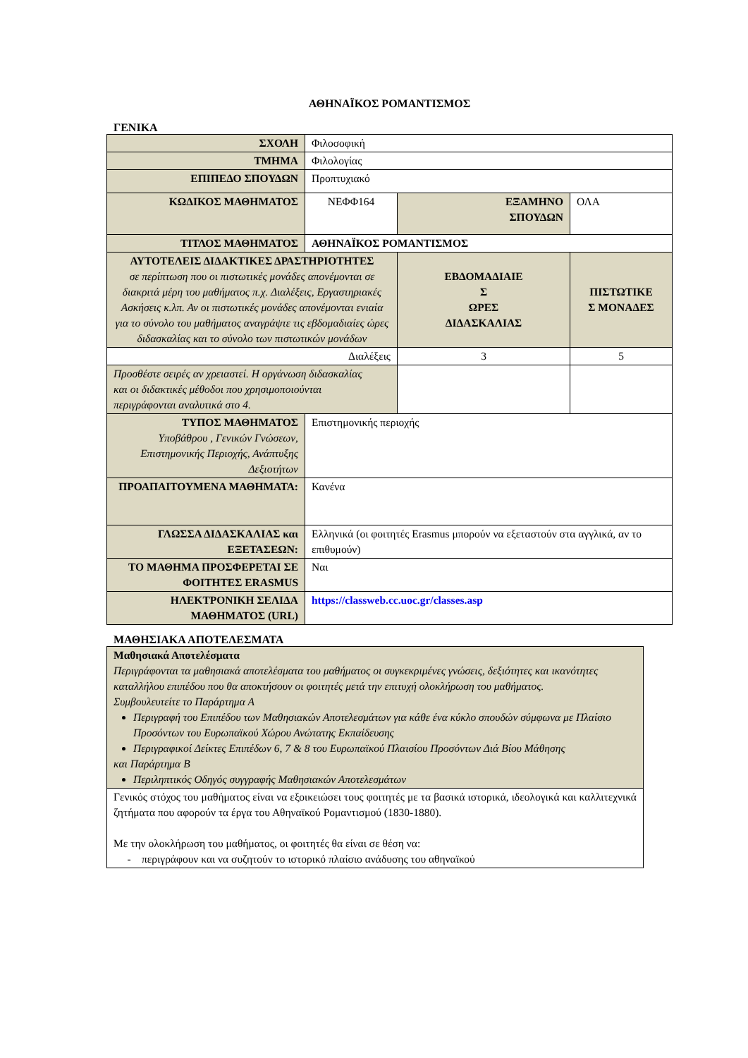ΑΘΗΝΑΪΚΟΣ ΡΟΜΑΝΤΙΣΜΟΣ
ΓΕΝΙΚΑ
| ΣΧΟΛΗ | Φιλοσοφική | | |
| ΤΜΗΜΑ | Φιλολογίας | | |
| ΕΠΙΠΕΔΟ ΣΠΟΥΔΩΝ | Προπτυχιακό | | |
| ΚΩΔΙΚΟΣ ΜΑΘΗΜΑΤΟΣ | ΝΕΦΦ164 | ΕΞΑΜΗΝΟ ΣΠΟΥΔΩΝ | ΟΛΑ |
| ΤΙΤΛΟΣ ΜΑΘΗΜΑΤΟΣ | ΑΘΗΝΑΪΚΟΣ ΡΟΜΑΝΤΙΣΜΟΣ | | |
| ΑΥΤΟΤΕΛΕΙΣ ΔΙΔΑΚΤΙΚΕΣ ΔΡΑΣΤΗΡΙΟΤΗΤΕΣ σε περίπτωση που οι πιστωτικές μονάδες απονέμονται σε διακριτά μέρη του μαθήματος π.χ. Διαλέξεις, Εργαστηριακές Ασκήσεις κ.λπ. Αν οι πιστωτικές μονάδες απονέμονται ενιαία για το σύνολο του μαθήματος αναγράψτε τις εβδομαδιαίες ώρες διδασκαλίας και το σύνολο των πιστωτικών μονάδων | | ΕΒΔΟΜΑΔΙΑΙΕ Σ ΩΡΕΣ ΔΙΔΑΣΚΑΛΙΑΣ | ΠΙΣΤΩΤΙΚΕ Σ ΜΟΝΑΔΕΣ |
| Διαλέξεις | | 3 | 5 |
| Προσθέστε σειρές αν χρειαστεί. Η οργάνωση διδασκαλίας και οι διδακτικές μέθοδοι που χρησιμοποιούνται περιγράφονται αναλυτικά στο 4. | | | |
| ΤΥΠΟΣ ΜΑΘΗΜΑΤΟΣ Υποβάθρου , Γενικών Γνώσεων, Επιστημονικής Περιοχής, Ανάπτυξης Δεξιοτήτων | Επιστημονικής περιοχής | | |
| ΠΡΟΑΠΑΙΤΟΥΜΕΝΑ ΜΑΘΗΜΑΤΑ: | Κανένα | | |
| ΓΛΩΣΣΑ ΔΙΔΑΣΚΑΛΙΑΣ και ΕΞΕΤΑΣΕΩΝ: | Ελληνικά (οι φοιτητές Erasmus μπορούν να εξεταστούν στα αγγλικά, αν το επιθυμούν) | | |
| ΤΟ ΜΑΘΗΜΑ ΠΡΟΣΦΕΡΕΤΑΙ ΣΕ ΦΟΙΤΗΤΕΣ ERASMUS | Ναι | | |
| ΗΛΕΚΤΡΟΝΙΚΗ ΣΕΛΙΔΑ ΜΑΘΗΜΑΤΟΣ (URL) | https://classweb.cc.uoc.gr/classes.asp | | |
ΜΑΘΗΣΙΑΚΑ ΑΠΟΤΕΛΕΣΜΑΤΑ
| Μαθησιακά Αποτελέσματα Περιγράφονται τα μαθησιακά αποτελέσματα του μαθήματος οι συγκεκριμένες γνώσεις, δεξιότητες και ικανότητες καταλλήλου επιπέδου που θα αποκτήσουν οι φοιτητές μετά την επιτυχή ολοκλήρωση του μαθήματος. Συμβουλευτείτε το Παράρτημα Α Περιγραφή του Επιπέδου των Μαθησιακών Αποτελεσμάτων για κάθε ένα κύκλο σπουδών σύμφωνα με Πλαίσιο Προσόντων του Ευρωπαϊκού Χώρου Ανώτατης Εκπαίδευσης Περιγραφικοί Δείκτες Επιπέδων 6, 7 & 8 του Ευρωπαϊκού Πλαισίου Προσόντων Διά Βίου Μάθησης και Παράρτημα Β Περιληπτικός Οδηγός συγγραφής Μαθησιακών Αποτελεσμάτων |
| Γενικός στόχος του μαθήματος είναι να εξοικειώσει τους φοιτητές με τα βασικά ιστορικά, ιδεολογικά και καλλιτεχνικά ζητήματα που αφορούν τα έργα του Αθηναϊκού Ρομαντισμού (1830-1880). Με την ολοκλήρωση του μαθήματος, οι φοιτητές θα είναι σε θέση να: - περιγράφουν και να συζητούν το ιστορικό πλαίσιο ανάδυσης του αθηναϊκού |